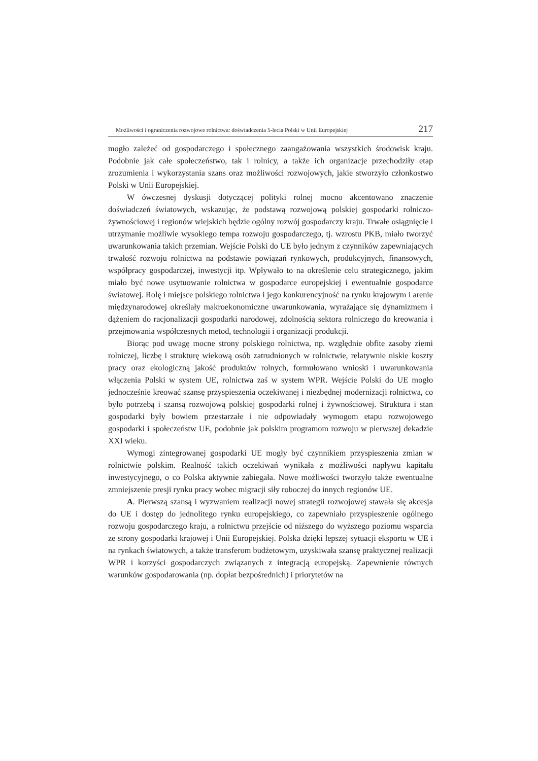Możliwości i ograniczenia rozwojowe rolnictwa: doświadczenia 5-lecia Polski w Unii Europejskiej 217
mogło zależeć od gospodarczego i społecznego zaangażowania wszystkich środowisk kraju. Podobnie jak całe społeczeństwo, tak i rolnicy, a także ich organizacje przechodziły etap zrozumienia i wykorzystania szans oraz możliwości rozwojowych, jakie stworzyło członkostwo Polski w Unii Europejskiej.
W ówczesnej dyskusji dotyczącej polityki rolnej mocno akcentowano znaczenie doświadczeń światowych, wskazując, że podstawą rozwojową polskiej gospodarki rolniczo-żywnościowej i regionów wiejskich będzie ogólny rozwój gospodarczy kraju. Trwałe osiągnięcie i utrzymanie możliwie wysokiego tempa rozwoju gospodarczego, tj. wzrostu PKB, miało tworzyć uwarunkowania takich przemian. Wejście Polski do UE było jednym z czynników zapewniających trwałość rozwoju rolnictwa na podstawie powiązań rynkowych, produkcyjnych, finansowych, współpracy gospodarczej, inwestycji itp. Wpływało to na określenie celu strategicznego, jakim miało być nowe usytuowanie rolnictwa w gospodarce europejskiej i ewentualnie gospodarce światowej. Rolę i miejsce polskiego rolnictwa i jego konkurencyjność na rynku krajowym i arenie międzynarodowej określały makroekonomiczne uwarunkowania, wyrażające się dynamizmem i dążeniem do racjonalizacji gospodarki narodowej, zdolnością sektora rolniczego do kreowania i przejmowania współczesnych metod, technologii i organizacji produkcji.
Biorąc pod uwagę mocne strony polskiego rolnictwa, np. względnie obfite zasoby ziemi rolniczej, liczbę i strukturę wiekową osób zatrudnionych w rolnictwie, relatywnie niskie koszty pracy oraz ekologiczną jakość produktów rolnych, formułowano wnioski i uwarunkowania włączenia Polski w system UE, rolnictwa zaś w system WPR. Wejście Polski do UE mogło jednocześnie kreować szansę przyspieszenia oczekiwanej i niezbędnej modernizacji rolnictwa, co było potrzebą i szansą rozwojową polskiej gospodarki rolnej i żywnościowej. Struktura i stan gospodarki były bowiem przestarzałe i nie odpowiadały wymogom etapu rozwojowego gospodarki i społeczeństw UE, podobnie jak polskim programom rozwoju w pierwszej dekadzie XXI wieku.
Wymogi zintegrowanej gospodarki UE mogły być czynnikiem przyspieszenia zmian w rolnictwie polskim. Realność takich oczekiwań wynikała z możliwości napływu kapitału inwestycyjnego, o co Polska aktywnie zabiegała. Nowe możliwości tworzyło także ewentualne zmniejszenie presji rynku pracy wobec migracji siły roboczej do innych regionów UE.
A. Pierwszą szansą i wyzwaniem realizacji nowej strategii rozwojowej stawała się akcesja do UE i dostęp do jednolitego rynku europejskiego, co zapewniało przyspieszenie ogólnego rozwoju gospodarczego kraju, a rolnictwu przejście od niższego do wyższego poziomu wsparcia ze strony gospodarki krajowej i Unii Europejskiej. Polska dzięki lepszej sytuacji eksportu w UE i na rynkach światowych, a także transferom budżetowym, uzyskiwała szansę praktycznej realizacji WPR i korzyści gospodarczych związanych z integracją europejską. Zapewnienie równych warunków gospodarowania (np. dopłat bezpośrednich) i priorytetów na